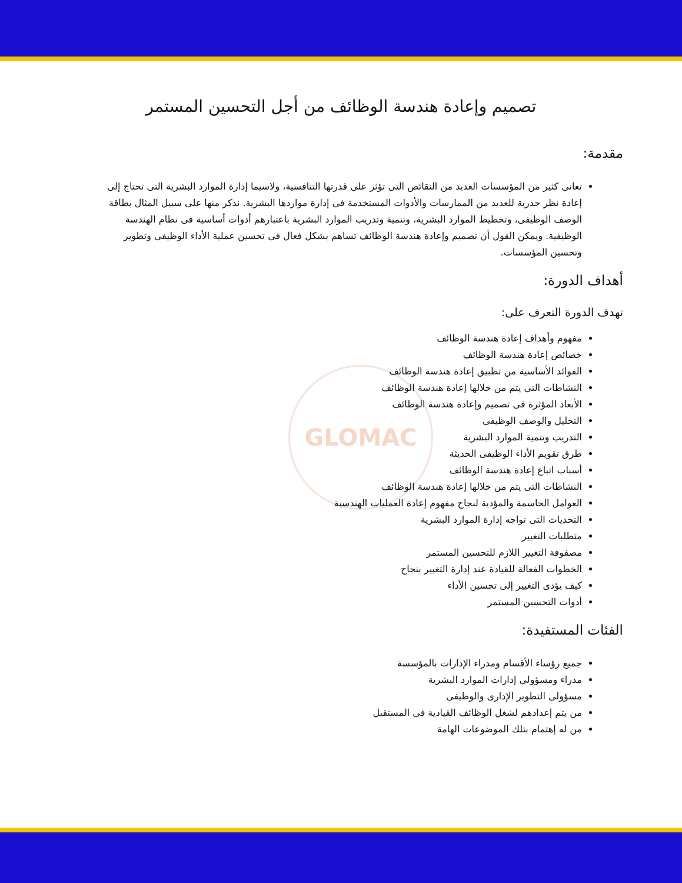GLOMAC
تصميم وإعادة هندسة الوظائف من أجل التحسين المستمر
مقدمة:
تعانى كثير من المؤسسات العديد من النقائص التى تؤثر على قدرتها التنافسية، ولاسيما إدارة الموارد البشرية التى تحتاج إلى إعادة نظر جذرية للعديد من الممارسات والأدوات المستخدمة فى إدارة مواردها البشرية. نذكر منها على سبيل المثال بطاقة الوصف الوظيفى، وتخطيط الموارد البشرية، وتنمية وتدريب الموارد البشرية باعتبارهم أدوات أساسية فى نظام الهندسة الوظيفية. ويمكن القول أن تصميم وإعادة هندسة الوظائف تساهم بشكل فعال فى تحسين عملية الأداء الوظيفى وتطوير وتحسين المؤسسات.
أهداف الدورة:
تهدف الدورة التعرف على:
مفهوم وأهداف إعادة هندسة الوظائف
خصائص إعادة هندسة الوظائف
الفوائد الأساسية من تطبيق إعادة هندسة الوظائف
النشاطات التى يتم من خلالها إعادة هندسة الوظائف
الأبعاد المؤثرة فى تصميم وإعادة هندسة الوظائف
التحليل والوصف الوظيفى
التدريب وتنمية الموارد البشرية
طرق تقويم الأداء الوظيفى الحديثة
أسباب اتباع إعادة هندسة الوظائف
النشاطات التى يتم من خلالها إعادة هندسة الوظائف
العوامل الحاسمة والمؤدية لنجاح مفهوم إعادة العمليات الهندسية
التحديات التى تواجه إدارة الموارد البشرية
متطلبات التغيير
مصفوفة التغيير اللازم للتحسين المستمر
الخطوات الفعالة للقيادة عند إدارة التغيير بنجاح
كيف يؤدى التغيير إلى تحسين الأداء
أدوات التحسين المستمر
الفئات المستفيدة:
جميع رؤساء الأقسام ومدراء الإدارات بالمؤسسة
مدراء ومسؤولى إدارات الموارد البشرية
مسؤولى التطوير الإدارى والوظيفى
من يتم إعدادهم لشغل الوظائف القيادية فى المستقبل
من له إهتمام بتلك الموضوعات الهامة